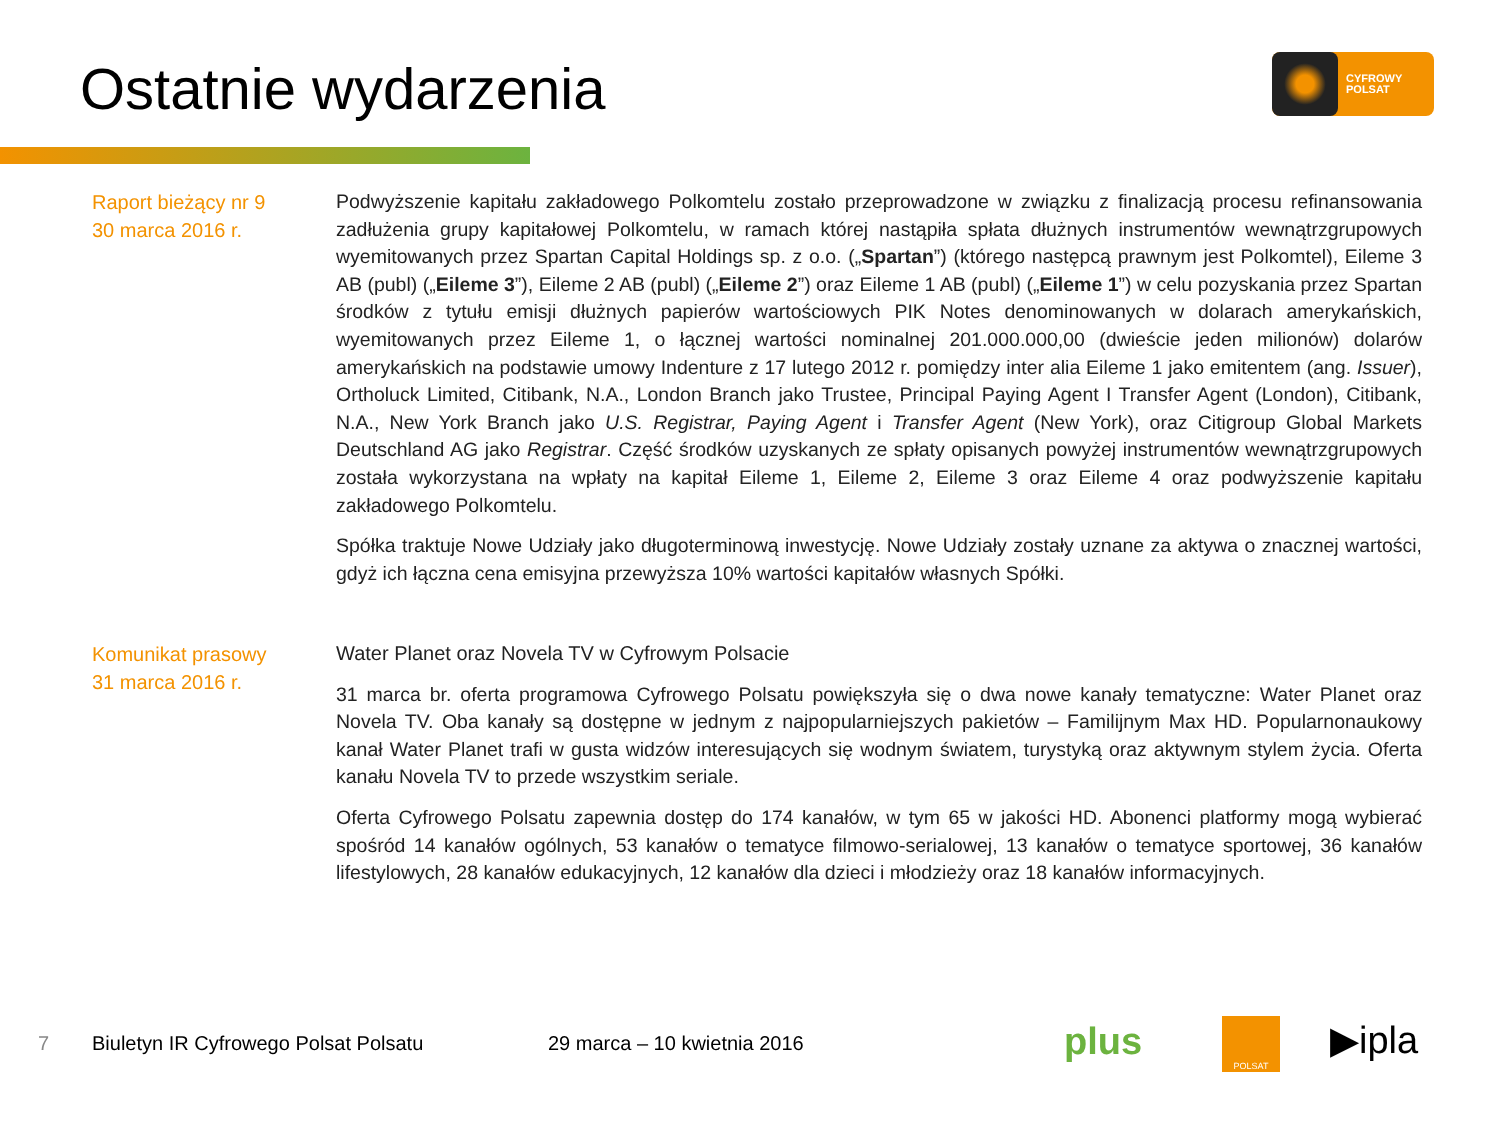Ostatnie wydarzenia
CYFROWY
POLSAT
Raport bieżący nr 9
30 marca 2016 r.
Podwyższenie kapitału zakładowego Polkomtelu zostało przeprowadzone w związku z finalizacją procesu refinansowania zadłużenia grupy kapitałowej Polkomtelu, w ramach której nastąpiła spłata dłużnych instrumentów wewnątrzgrupowych wyemitowanych przez Spartan Capital Holdings sp. z o.o. („Spartan”) (którego następcą prawnym jest Polkomtel), Eileme 3 AB (publ) („Eileme 3”), Eileme 2 AB (publ) („Eileme 2”) oraz Eileme 1 AB (publ) („Eileme 1”) w celu pozyskania przez Spartan środków z tytułu emisji dłużnych papierów wartościowych PIK Notes denominowanych w dolarach amerykańskich, wyemitowanych przez Eileme 1, o łącznej wartości nominalnej 201.000.000,00 (dwieście jeden milionów) dolarów amerykańskich na podstawie umowy Indenture z 17 lutego 2012 r. pomiędzy inter alia Eileme 1 jako emitentem (ang. Issuer), Ortholuck Limited, Citibank, N.A., London Branch jako Trustee, Principal Paying Agent I Transfer Agent (London), Citibank, N.A., New York Branch jako U.S. Registrar, Paying Agent i Transfer Agent (New York), oraz Citigroup Global Markets Deutschland AG jako Registrar. Część środków uzyskanych ze spłaty opisanych powyżej instrumentów wewnątrzgrupowych została wykorzystana na wpłaty na kapitał Eileme 1, Eileme 2, Eileme 3 oraz Eileme 4 oraz podwyższenie kapitału zakładowego Polkomtelu.
Spółka traktuje Nowe Udziały jako długoterminową inwestycję. Nowe Udziały zostały uznane za aktywa o znacznej wartości, gdyż ich łączna cena emisyjna przewyższa 10% wartości kapitałów własnych Spółki.
Komunikat prasowy
31 marca 2016 r.
Water Planet oraz Novela TV w Cyfrowym Polsacie
31 marca br. oferta programowa Cyfrowego Polsatu powiększyła się o dwa nowe kanały tematyczne: Water Planet oraz Novela TV. Oba kanały są dostępne w jednym z najpopularniejszych pakietów – Familijnym Max HD. Popularnonaukowy kanał Water Planet trafi w gusta widzów interesujących się wodnym światem, turystyką oraz aktywnym stylem życia. Oferta kanału Novela TV to przede wszystkim seriale.
Oferta Cyfrowego Polsatu zapewnia dostęp do 174 kanałów, w tym 65 w jakości HD. Abonenci platformy mogą wybierać spośród 14 kanałów ogólnych, 53 kanałów o tematyce filmowo-serialowej, 13 kanałów o tematyce sportowej, 36 kanałów lifestylowych, 28 kanałów edukacyjnych, 12 kanałów dla dzieci i młodzieży oraz 18 kanałów informacyjnych.
7
Biuletyn IR Cyfrowego Polsat Polsatu
29 marca – 10 kwietnia 2016 plus POLSAT ▶ipla